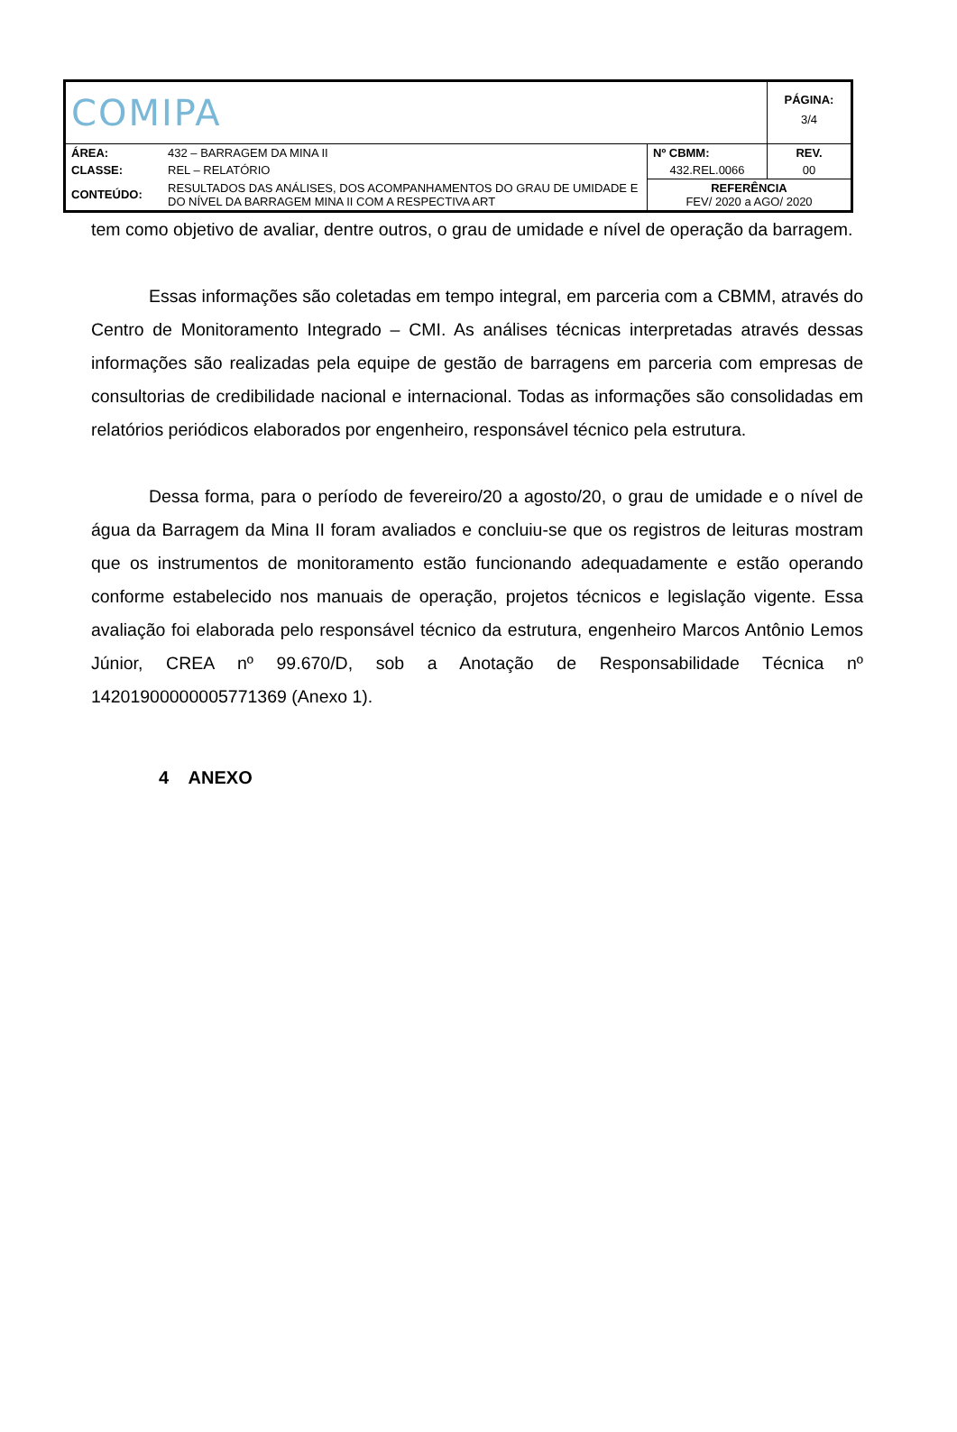| COMIPA | | | PÁGINA: 3/4 |
| ÁREA: | 432 – BARRAGEM DA MINA II | Nº CBMM: | REV. |
| CLASSE: | REL – RELATÓRIO | 432.REL.0066 | 00 |
| CONTEÚDO: | RESULTADOS DAS ANÁLISES, DOS ACOMPANHAMENTOS DO GRAU DE UMIDADE E DO NÍVEL DA BARRAGEM MINA II COM A RESPECTIVA ART | REFERÊNCIA FEV/ 2020 a AGO/ 2020 | |
tem como objetivo de avaliar, dentre outros, o grau de umidade e nível de operação da barragem.
Essas informações são coletadas em tempo integral, em parceria com a CBMM, através do Centro de Monitoramento Integrado – CMI. As análises técnicas interpretadas através dessas informações são realizadas pela equipe de gestão de barragens em parceria com empresas de consultorias de credibilidade nacional e internacional. Todas as informações são consolidadas em relatórios periódicos elaborados por engenheiro, responsável técnico pela estrutura.
Dessa forma, para o período de fevereiro/20 a agosto/20, o grau de umidade e o nível de água da Barragem da Mina II foram avaliados e concluiu-se que os registros de leituras mostram que os instrumentos de monitoramento estão funcionando adequadamente e estão operando conforme estabelecido nos manuais de operação, projetos técnicos e legislação vigente. Essa avaliação foi elaborada pelo responsável técnico da estrutura, engenheiro Marcos Antônio Lemos Júnior, CREA nº 99.670/D, sob a Anotação de Responsabilidade Técnica nº 14201900000005771369 (Anexo 1).
4 ANEXO